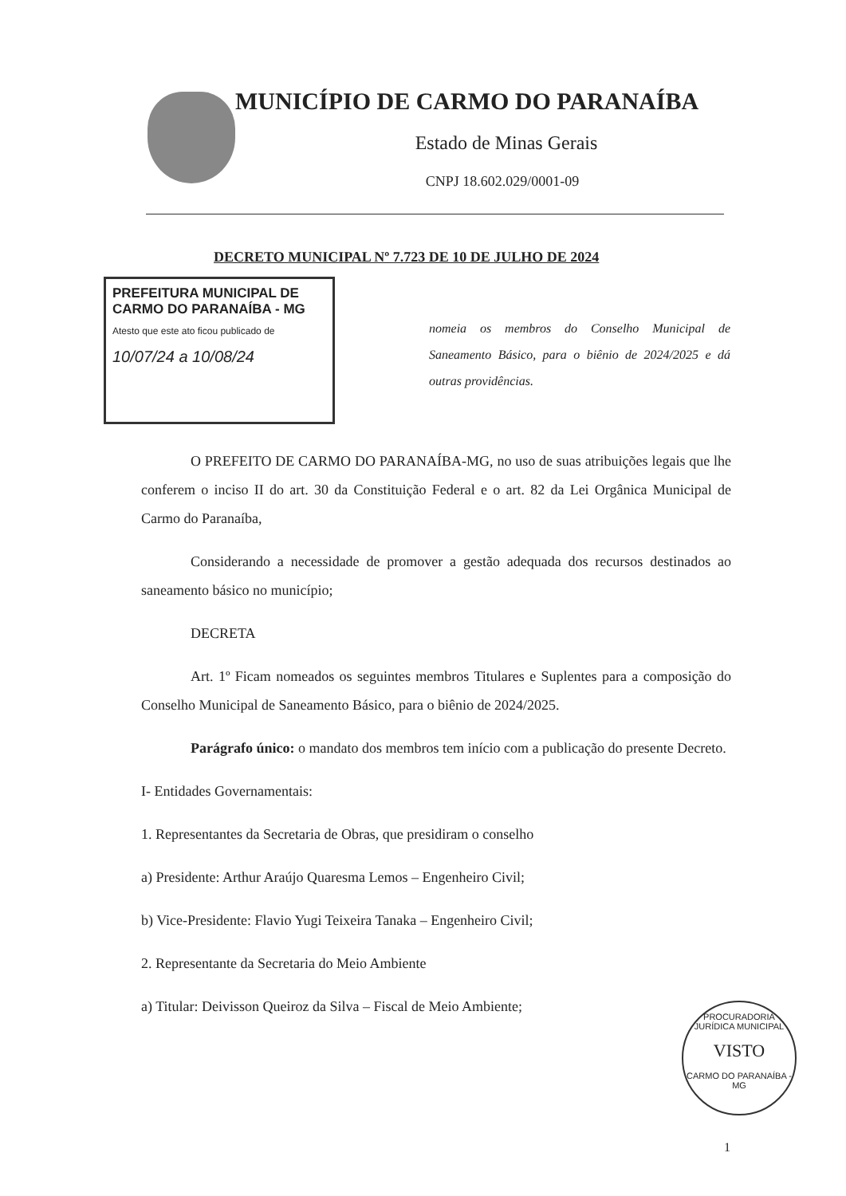MUNICÍPIO DE CARMO DO PARANAÍBA
Estado de Minas Gerais
CNPJ 18.602.029/0001-09
DECRETO MUNICIPAL Nº 7.723 DE 10 DE JULHO DE 2024
PREFEITURA MUNICIPAL DE CARMO DO PARANAÍBA - MG
Atesto que este ato ficou publicado de
10/07/24 a 10/08/24
nomeia os membros do Conselho Municipal de Saneamento Básico, para o biênio de 2024/2025 e dá outras providências.
O PREFEITO DE CARMO DO PARANAÍBA-MG, no uso de suas atribuições legais que lhe conferem o inciso II do art. 30 da Constituição Federal e o art. 82 da Lei Orgânica Municipal de Carmo do Paranaíba,
Considerando a necessidade de promover a gestão adequada dos recursos destinados ao saneamento básico no município;
DECRETA
Art. 1º Ficam nomeados os seguintes membros Titulares e Suplentes para a composição do Conselho Municipal de Saneamento Básico, para o biênio de 2024/2025.
Parágrafo único: o mandato dos membros tem início com a publicação do presente Decreto.
I- Entidades Governamentais:
1. Representantes da Secretaria de Obras, que presidiram o conselho
a) Presidente: Arthur Araújo Quaresma Lemos – Engenheiro Civil;
b) Vice-Presidente: Flavio Yugi Teixeira Tanaka – Engenheiro Civil;
2. Representante da Secretaria do Meio Ambiente
a) Titular: Deivisson Queiroz da Silva – Fiscal de Meio Ambiente;
PROCURADORIA JURÍDICA MUNICIPAL
VISTO
CARMO DO PARANAÍBA - MG
1